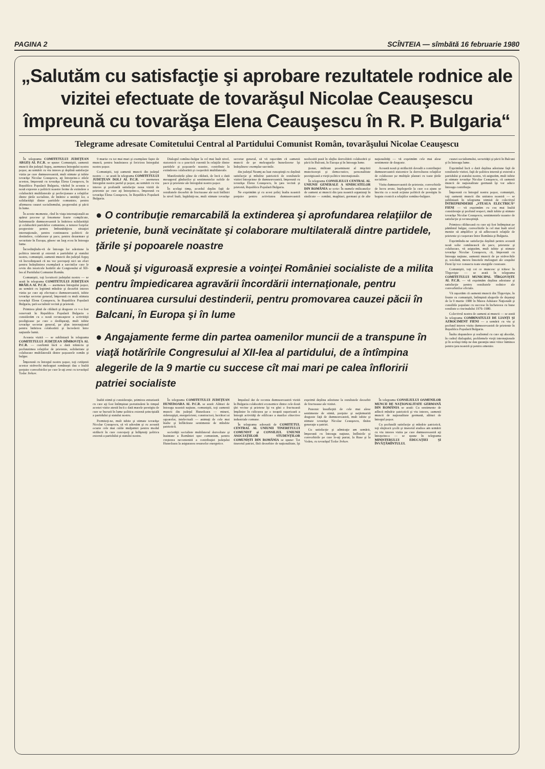PAGINA 2 SCÎNTEIA — sîmbătă 16 februarie 1980
„Salutăm cu satisfacţie şi aprobare rezultatele rodnice ale vizitei efectuate de tovarăşul Nicolae Ceauşescu împreună cu tovarăşa Elena Ceauşescu în R. P. Bulgaria“
Telegrame adresate Comitetului Central al Partidului Comunist Român, tovarăşului Nicolae Ceauşescu
În telegrama COMITETULUI JUDEŢEAN ARGEŞ AL P.C.R. se spune: Comuniştii, oamenii muncii din judeţul Argeş, asemenea întregului nostru popor, au urmărit cu viu interes şi deplină satisfacţie vizita pe care dumneavoastră, mult stimate şi iubite tovarăşe Nicolae Ceauşescu, aţi întreprins-o zilele acestea, împreună cu tovarăşa Elena Ceauşescu, în Republica Populară Bulgaria, văzînd în aceasta o nouă expresie a politicii noastre ferme de extindere a colaborării multilaterale şi perfecţionare a relaţiilor dintre ţările socialiste, de întărire a unităţii lor, a solidarităţii dintre partidele comuniste, pentru afirmarea cauzei socialismului, progresului şi păcii în lume.
În aceste momente, cînd în viaţa internaţională au apărut procese şi fenomene foarte complicate, îndemnurile dumneavoastră la întărirea solidarităţii şi colaborării partidelor comuniste, a tuturor forţelor progresiste pentru îmbunătăţirea situaţiei internaţionale, pentru continuarea politicii de destindere, colaborare şi pace, pentru dezarmare şi securitate în Europa, găsesc un larg ecou în întreaga lume.
Încredinţîndu-vă de întreaga lor adeziune la politica internă şi externă a partidului şi statului nostru, comuniştii, oamenii muncii din judeţul Argeş vă încredinţează că nu vor precupeţi nici un efort pentru îndeplinirea exemplară a sarcinilor care le revin din istoricele hotărîri ale Congresului al XII-lea al Partidului Comunist Român.
Comuniştii, toţi locuitorii judeţului nostru — se arată în telegrama COMITETULUI JUDEŢEAN BRĂILA AL P.C.R. — asemenea întregului popor, au urmărit cu legitimă mîndrie şi deosebit interes vizita pe care aţi efectuat-o dumneavoastră, iubite tovarăşe secretar general, împreună cu mult stimata tovarăşă Elena Ceauşescu, în Republica Populară Bulgaria, ţară socialistă vecină şi prietenă.
Primirea plină de căldură şi dragoste ce v-a fost rezervată în Republica Populară Bulgaria o considerăm ca o nouă recunoaştere a activităţii prodigioase pe care o desfăşuraţi, mult iubite tovarăşe secretar general, pe plan internaţional pentru întărirea colaborării şi încrederii între naţiunile lumii.
Aceasta vizită — se subliniază în telegrama COMITETULUI JUDEŢEAN DÎMBOVIŢA AL P.C.R. — confirmă încă o dată trăinicia şi profunzimea relaţiilor de prietenie, solidaritate şi colaborare multilaterală dintre popoarele român şi bulgar.
Împreună cu întregul nostru popor, toţi cetăţenii acestor străvechi meleaguri româneşti dau o înaltă preţuire convorbirilor pe care le-aţi avut cu tovarăşul Todor Jivkov.
9 martie cu tot mai mari şi exemplare fapte de muncă, pentru bunăstarea şi fericirea întregului nostru popor.
Comuniştii, toţi oamenii muncii din judeţul nostru — se arată în telegrama COMITETULUI JUDEŢEAN DOLJ AL P.C.R. — asemenea întregului nostru partid şi popor, au urmărit cu viu interes şi profundă satisfacţie noua vizită de prietenie pe care aţi întreprins-o, împreună cu tovarăşa Elena Ceauşescu, în Republica Populară Bulgaria.
Dialogul româno-bulgar la cel mai înalt nivel, statornicit ca o practică curentă în relaţiile dintre partidele şi popoarele noastre, contribuie la extinderea colaborării şi cooperării multilaterale.
Manifestările pline de căldură, de încă o dată mesagerul gîndurilor şi sentimentelor nobile de pace şi prietenie ale întregului nostru popor.
În acelaşi timp, acordul deplin faţă de rezultatele deosebit de fructuoase ale noii întîlniri la nivel înalt, îngăduiţi-ne, mult stimate tovarăşe secretar general, să vă raportăm că oamenii muncii de pe meleagurile hunedorene îşi îndeplinesc exemplar sarcinile.
din judeţul Neamţ au luat cunoştinţă cu deplină satisfacţie şi mîndrie patriotică de rezultatele vizitei întreprinse de dumneavoastră, împreună cu tovarăşa Elena Ceauşescu, în ţara vecină şi prietenă, Republica Populară Bulgaria.
Ne exprimăm şi cu acest prilej înalta noastră preţuire pentru activitatea dumneavoastră neobosită pusă în slujba dezvoltării colaborării şi păcii în Balcani, în Europa şi în întreaga lume.
ţionar, militant proeminent al mişcării muncitoreşti şi democratice, personalitate prestigioasă a vieţii politice internaţionale.
În telegrama CONSILIULUI CENTRAL AL UNIUNII GENERALE A SINDICATELOR DIN ROMÂNIA se scrie: În numele milioanelor de oameni ai muncii din ţara noastră organizaţi în sindicate — români, maghiari, germani şi de alte naţionalităţi — vă exprimăm cele mai alese sentimente de dragoste.
Această nouă şi strălucită dovadă a contribuţiei dumneavoastră statornice la dezvoltarea relaţiilor de colaborare pe multiple planuri cu toate ţările socialiste.
Vizita dumneavoastră de prietenie, convorbirile de lucru avute, înţelegerile la care s-a ajuns se înscriu ca o nouă acţiune politică de prestigiu în bogata cronică a relaţiilor româno-bulgare.
● O contribuţie remarcabilă la extinderea şi aprofundarea relaţiilor de prietenie, bună vecinătate şi colaborare multilaterală dintre partidele, ţările şi popoarele noastre
● Nouă şi viguroasă expresie a voinţei României socialiste de a milita pentru împiedicarea agravării încordării internaţionale, pentru continuarea cursului destinderii, pentru promovarea cauzei păcii în Balcani, în Europa şi în lume
● Angajamente ferme din partea oamenilor muncii de a transpune în viaţă hotărîrile Congresului al XII-lea al partidului, de a întîmpina alegerile de la 9 martie cu succese cît mai mari pe calea înfloririi patriei socialiste
înaltă stimă şi consideraţie, primirea entuziastă cu care aţi fost întîmpinat pretutindeni în timpul acestei vizite atestă încă o dată marele prestigiu de care se bucură în lume politica externă principială a partidului şi statului nostru.
Permiteţi-ne, mult iubite şi stimate tovarăşe Nicolae Ceauşescu, să vă adresăm şi cu această ocazie cele mai calde mulţumiri pentru modul strălucit în care concepeţi şi înfăptuiţi politica externă a partidului şi statului nostru.
În telegrama COMITETULUI JUDEŢEAN HUNEDOARA AL P.C.R. se arată: Alături de întreaga noastră naţiune, comuniştii, toţi oamenii muncii din judeţul Hunedoara — mineri, siderurgişti, energeticieni, constructori, lucrători ai ogoarelor, intelectuali — animaţi de cele mai înalte şi înflăcărate sentimente de mîndrie patriotică.
societăţii socialiste multilateral dezvoltate şi înaintare a României spre comunism, pentru creşterea necontenită a contribuţiei judeţului Hunedoara la asigurarea resurselor energetice.
Impulsul dat de recenta dumneavoastră vizită în Bulgaria colaborării economice dintre cele două ţări vecine şi prietene îşi va găsi o fructuoasă împlinire în ridicarea pe o treaptă superioară a întregii activităţi de edificare a marilor obiective industriale comune.
În telegrama adresată de COMITETUL CENTRAL AL UNIUNII TINERETULUI COMUNIST şi CONSILIUL UNIUNII ASOCIAŢIILOR STUDENŢILOR COMUNIŞTI DIN ROMÂNIA se spune: Tot tineretul patriei, fără deosebire de naţionalitate, îşi exprimă deplina adeziune la rezultatele deosebit de fructuoase ale vizitei.
Puternic însufleţită de cele mai alese sentimente de stimă, preţuire şi neţărmurită dragoste faţă de dumneavoastră, mult iubite şi stimate tovarăşe Nicolae Ceauşescu, tînăra generaţie a patriei.
Cu satisfacţie şi admiraţie am urmărit, împreună cu întreaga naţiune, întîlnirile şi convorbirile pe care le-aţi purtat, la Ruse şi la Voden, cu tovarăşul Todor Jivkov.
În telegrama CONSILIULUI OAMENILOR MUNCII DE NAŢIONALITATE GERMANĂ DIN ROMÂNIA se arată: Cu sentimente de adîncă mîndrie patriotică şi viu interes, oamenii muncii de naţionalitate germană, alături de întregul popor.
Cu profundă satisfacţie şi mîndrie patriotică, toţi slujitorii şcolii şi tineretul studios am urmărit cu viu interes vizita pe care dumneavoastră aţi întreprins-o — se spune în telegrama MINISTERULUI EDUCAŢIEI ŞI ÎNVĂŢĂMÎNTULUI.
cauzei socialismului, securităţii şi păcii în Balcani şi în întreaga lume.
Exprimînd încă o dată deplina adeziune faţă de rezultatele vizitei, faţă de politica internă şi externă a partidului şi statului nostru, vă asigurăm, mult iubite şi stimate tovarăşe Nicolae Ceauşescu, că oamenii muncii de naţionalitate germană îşi vor aduce întreaga contribuţie.
Împreună cu întregul nostru popor, comuniştii, toţi oamenii muncii din unitatea noastră — se subliniază în telegrama trimisă de colectivul ÎNTREPRINDERII „STEAUA ELECTRICĂ“ FIENI — vă exprimăm cu cea mai înaltă consideraţie şi profund respect, mult iubite şi stimate tovarăşe Nicolae Ceauşescu, sentimentele noastre de satisfacţie şi recunoştinţă.
Primirea călduroasă cu care aţi fost întîmpinat pe pămîntul bulgar, convorbirile la cel mai înalt nivel menite să amplifice şi să adîncească relaţiile de prietenie şi cooperare între România şi Bulgaria.
Exprimîndu-ne satisfacţia deplină pentru această nouă solie românească de pace, prietenie şi colaborare, vă asigurăm, mult iubite şi stimate tovarăşe Nicolae Ceauşescu, că, împreună cu întreaga naţiune, oamenii muncii de pe străvechile şi, totodată, mereu înnoitele meleaguri ale oraşului Fieni îşi vor consacra toate energiile creatoare.
Comuniştii, toţi cei ce muncesc şi trăiesc în Tîrgovişte — se arată în telegrama COMITETULUI MUNICIPAL TÎRGOVIŞTE AL P.C.R. — vă exprimăm deplina adeziune şi satisfacţie pentru rezultatele rodnice ale convorbirilor oficiale.
Vă raportăm că oamenii muncii din Tîrgovişte, în frunte cu comuniştii, întîmpină alegerile de deputaţi de la 9 martie 1980 în Marea Adunare Naţională şi consiliile populare cu succese în încheierea cu bune rezultate a cincinalului 1976–1980.
Colectivul nostru de oameni ai muncii — se arată în telegrama COMBINATULUI DE LIANŢI ŞI AZBOCIMENT FIENI — a urmărit cu viu şi profund interes vizita dumneavoastră de prietenie în Republica Populară Bulgaria.
Înalta răspundere şi realismul cu care aţi abordat, în cadrul dialogului, problemele vieţii internaţionale şi în acelaşi timp ne dau garanţia unui viitor luminos pentru ţara noastră şi pentru omenire.